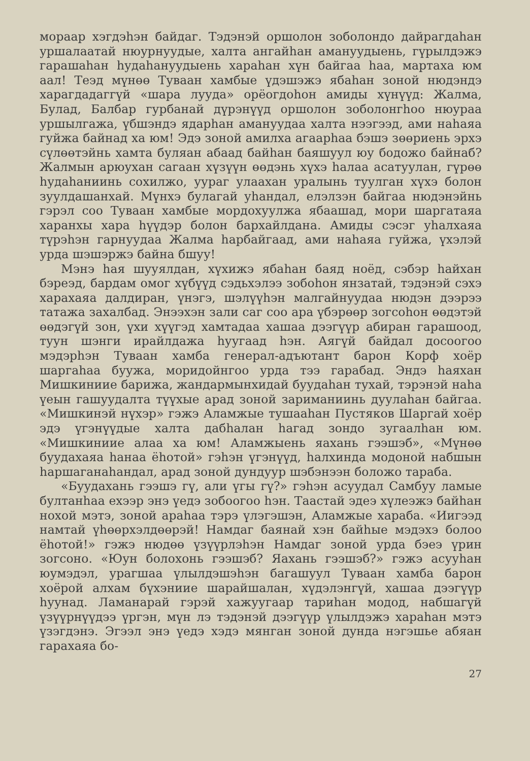мораар хэгдэһэн байдаг. Тэдэнэй оршолон зоболондо дайраг­даһан уршалаатай нюурнуудые, халта ангайһан амануудыень, гүрылдэжэ гарашаһан һудаһануудыень хараһан хүн байгаа һаа, мартаха юм аал! Теэд мүнөө Туваан хамбые үдэшэжэ ябаһан зоной нюдэндэ харагдадаггүй «шара лууда» орёогдоһон амиды хүнүүд: Жалма, Булад, Балбар гурбанай дүрэнүүд ор­шолон зоболонгһоо нюураа уршылгажа, үбшэндэ ядарһан ама­нуудаа халта нээгээд, ами наһаяа гуйжа байнад ха юм! Эдэ зоной амилха агаарһаа бэшэ зөөриень эрхэ сүлөөтэйнь хамта буляан абаад байһан баяшуул юу бодожо байнаб? Жалмын арюухан сагаан хүзүүн өөдэнь хүхэ һалаа асатуулан, гүрөө һудаһаниинь сохилжо, уураг улаахан уралынь туулган хүхэ болон зуулдашанхай. Мүнхэ булагай уһандал, елэлзэн байгаа нюдэнэйнь гэрэл соо Туваан хамбые мордохуулжа ябаашад, мори шаргатаяа харанхы хара һүүдэр болон бархайлдана. Амиды сэсэг уһалхаяа түрэһэн гарнуудаа Жалма һарбайгаад, ами наһаяа гуйжа, үхэлэй урда шэшэржэ байна бшуу!
Мэнэ һая шууялдан, хүхижэ ябаһан баяд ноёд, сэбэр һай­хан бэреэд, бардам омог хүбүүд сэдьхэлээ зобоһон янзатай, тэдэнэй сэхэ харахаяа далдиран, үнэгэ, шэлүүһэн малгай­нуудаа нюдэн дээрээ татажа захалбад. Энээхэн зали саг соо ара үбэрөөр зогсоһон өөдэтэй өөдэгүй зон, үхи хүүгэд хамта­даа хашаа дээгүүр абиран гарашоод, туун шэнги ирайлдажа һуугаад һэн. Аягүй байдал досоогоо мэдэрһэн Туваан хамба генерал-адъютант барон Корф хоёр шаргаһаа буужа, мори­дойнгоо урда тээ гарабад. Эндэ һаяхан Мишкиниие барижа, жандармынхидай буудаһан тухай, тэрэнэй наһа үеын гашуу­далта түүхые арад зоной зариманиинь дуулаһан байгаа. «Миш­кинэй нүхэр» гэжэ Аламжые тушааһан Пустяков Шаргай хоёр эдэ үгэнүүдые халта дабһалан һагад зондо зугаалһан юм. «Мишкиниие алаа ха юм! Аламжыень яахань гээшэб», «Мүнөө буудахаяа һанаа ёһотой» гэһэн үгэнүүд, һалхинда модоной набшын һаршаганаһандал, арад зоной дундуур шэбэнээн бо­ложо тараба.
«Буудахань гээшэ гү, али үгы гү?» гэһэн асуудал Самбуу ламые бултанһаа ехээр энэ үедэ зобоогоо һэн. Таастай эдеэ хүлеэжэ байһан нохой мэтэ, зоной араһаа тэрэ үлэгэшэн, Алам­жые хараба. «Иигээд намтай үһөөрхэлдөөрэй! Намдаг баянай хэн байһые мэдэхэ болоо ёһотой!» гэжэ нюдөө үзүүрлэһэн Намдаг зоной урда бэеэ үрин зогсоно. «Юун болохонь гээшэб? Яахань гээшэб?» гэжэ асууһан юумэдэл, урагшаа үлылдэшэ­һэн багашуул Туваан хамба барон хоёрой алхам бүхэниие шарайшалан, хүдэлэнгүй, хашаа дээгүүр һуунад. Ламанарай гэрэй хажуугаар тариһан модод, набшагүй үзүүрнүүдээ үргэн, мүн лэ тэдэнэй дээгүүр үлылдэжэ хараһан мэтэ үзэгдэнэ. Эгээл энэ үедэ хэдэ мянган зоной дунда нэгэшье абяан гарахаяа бо-
27